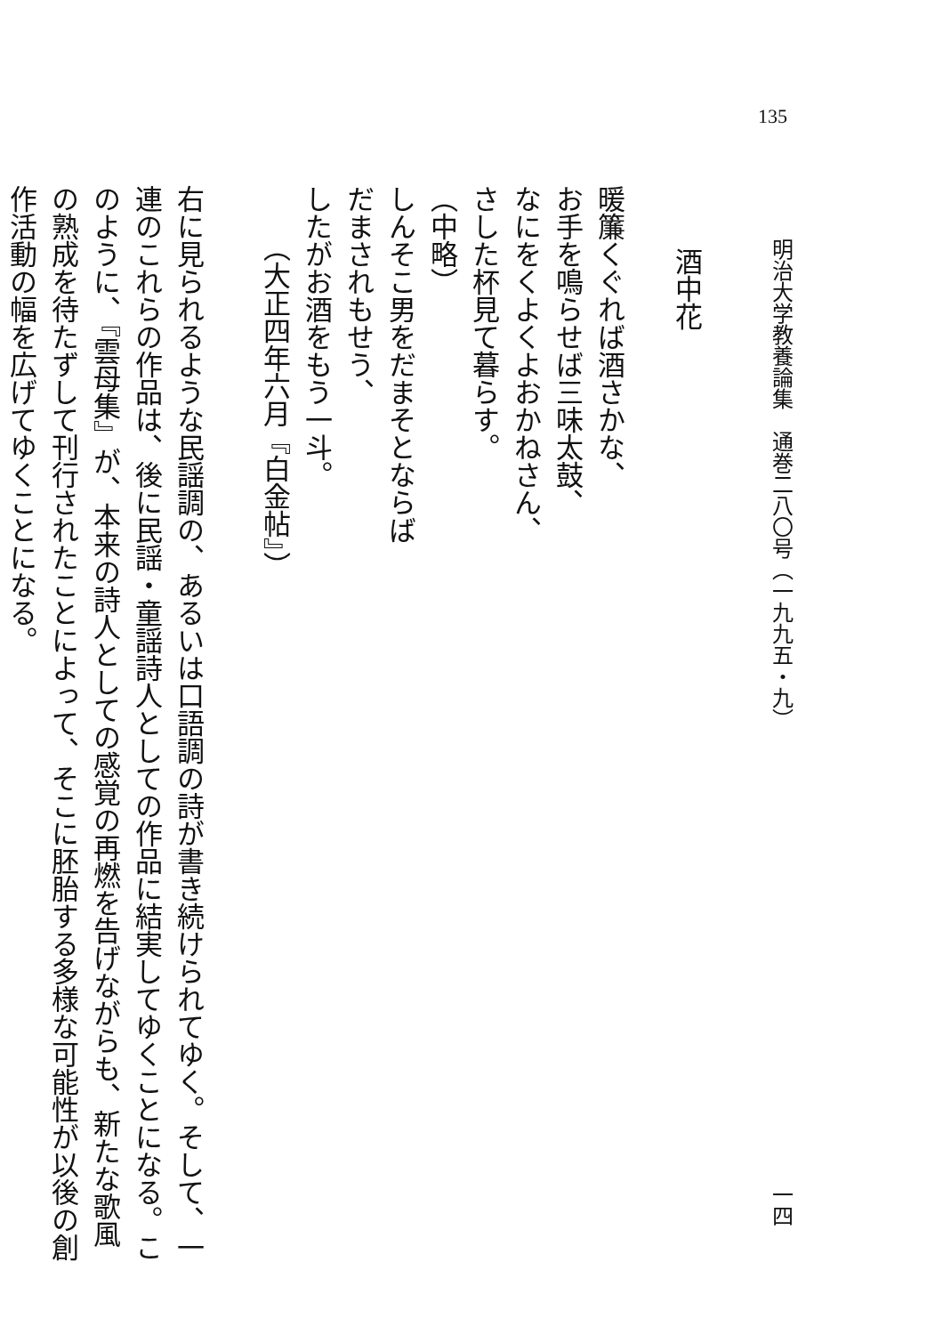135
明治大学教養論集　通巻二八〇号（一九九五・九） 一四
酒中花
暖簾くぐれば酒さかな、
お手を鳴らせば三味太鼓、
なにをくよくよおかねさん、
さした杯見て暮らす。
（中略）
しんそこ男をだまそとならば
だまされもせう、
したがお酒をもう一斗。
（大正四年六月『白金帖』）
右に見られるような民謡調の、あるいは口語調の詩が書き続けられてゆく。そして、一連のこれらの作品は、後に民謡・童謡詩人としての作品に結実してゆくことになる。このように、『雲母集』が、本来の詩人としての感覚の再燃を告げながらも、新たな歌風の熟成を待たずして刊行されたことによって、そこに胚胎する多様な可能性が以後の創作活動の幅を広げてゆくことになる。